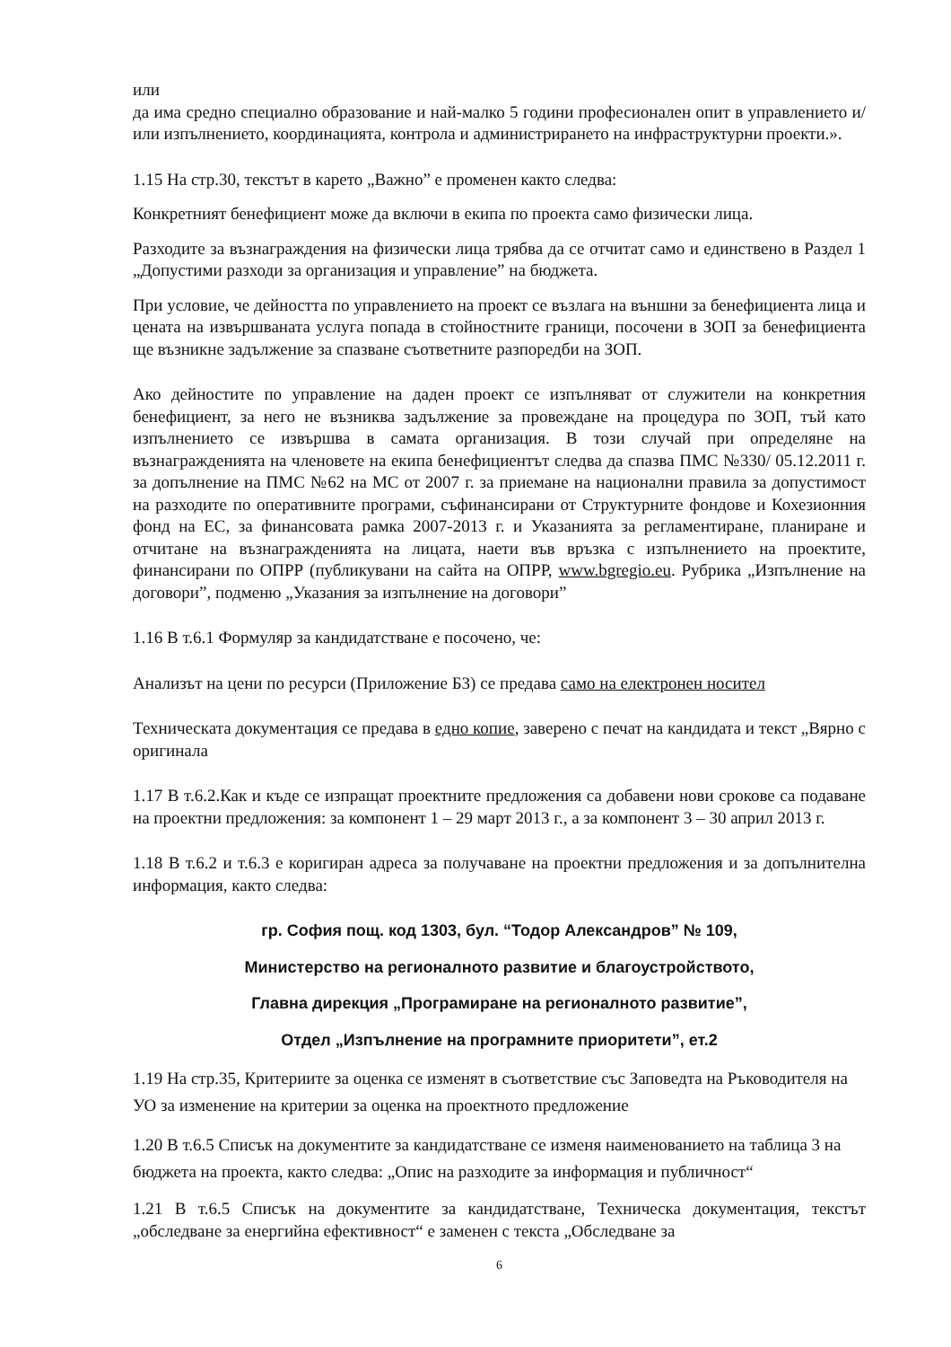или
да има средно специално образование и най-малко 5 години професионален опит в управлението и/или изпълнението, координацията, контрола и администрирането на инфраструктурни проекти.».
1.15 На стр.30, текстът в карето „Важно” е променен както следва:
Конкретният бенефициент може да включи в екипа по проекта само физически лица.
Разходите за възнаграждения на физически лица трябва да се отчитат само и единствено в Раздел 1 „Допустими разходи за организация и управление” на бюджета.
При условие, че дейността по управлението на проект се възлага на външни за бенефициента лица и цената на извършваната услуга попада в стойностните граници, посочени в ЗОП за бенефициента ще възникне задължение за спазване съответните разпоредби на ЗОП.
Ако дейностите по управление на даден проект се изпълняват от служители на конкретния бенефициент, за него не възниква задължение за провеждане на процедура по ЗОП, тъй като изпълнението се извършва в самата организация. В този случай при определяне на възнагражденията на членовете на екипа бенефициентът следва да спазва ПМС №330/ 05.12.2011 г. за допълнение на ПМС №62 на МС от 2007 г. за приемане на национални правила за допустимост на разходите по оперативните програми, съфинансирани от Структурните фондове и Кохезионния фонд на ЕС, за финансовата рамка 2007-2013 г. и Указанията за регламентиране, планиране и отчитане на възнагражденията на лицата, наети във връзка с изпълнението на проектите, финансирани по ОПРР (публикувани на сайта на ОПРР, www.bgregio.eu. Рубрика „Изпълнение на договори”, подменю „Указания за изпълнение на договори”
1.16 В т.6.1 Формуляр за кандидатстване е посочено, че:
Анализът на цени по ресурси (Приложение Б3) се предава само на електронен носител
Техническата документация се предава в едно копие, заверено с печат на кандидата и текст „Вярно с оригинала
1.17 В т.6.2.Как и къде се изпращат проектните предложения са добавени нови срокове са подаване на проектни предложения: за компонент 1 – 29 март 2013 г., а за компонент 3 – 30 април 2013 г.
1.18 В т.6.2 и т.6.3 е коригиран адреса за получаване на проектни предложения и за допълнителна информация, както следва:
гр. София пощ. код 1303, бул. “Тодор Александров” № 109,
Министерство на регионалното развитие и благоустройството,
Главна дирекция „Програмиране на регионалното развитие”,
Отдел „Изпълнение на програмните приоритети”, ет.2
1.19 На стр.35, Критериите за оценка се изменят в съответствие със Заповедта на Ръководителя на УО за изменение на критерии за оценка на проектното предложение
1.20 В т.6.5 Списък на документите за кандидатстване се изменя наименованието на таблица 3 на бюджета на проекта, както следва: „Опис на разходите за информация и публичност“
1.21 В т.6.5 Списък на документите за кандидатстване, Техническа документация, текстът „обследване за енергийна ефективност“ е заменен с текста „Обследване за
6